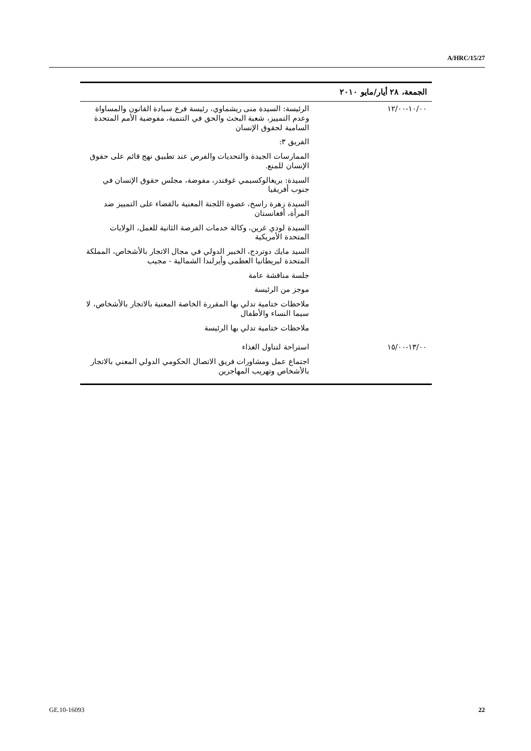A/HRC/15/27
| الجمعة، ٢٨ أيار/مايو ٢٠١٠ | |
| --- | --- |
| ١٠/٠٠-١٢/٠٠ | الرئيسة: السيدة منى ريشماوي، رئيسة فرع سيادة القانون والمساواة وعدم التمييز، شعبة البحث والحق في التنمية، مفوضية الأمم المتحدة السامية لحقوق الإنسان الفريق ٣: الممارسات الجيدة والتحديات والفرص عند تطبيق نهج قائم على حقوق الإنسان للمنع. السيدة: بريغالوكسيمي غوفندر، مفوضة، مجلس حقوق الإنسان في جنوب أفريقيا السيدة زهرة راسخ، عضوة اللجنة المعنية بالقضاء على التمييز ضد المرأة، أفغانستان السيدة لودي غرين، وكالة خدمات الفرصة الثانية للعمل، الولايات المتحدة الأمريكية السيد مايك دوتردج، الخبير الدولي في مجال الاتجار بالأشخاص، المملكة المتحدة لبريطانيا العظمى وأيرلندا الشمالية - مجيب جلسة مناقشة عامة موجز من الرئيسة ملاحظات ختامية تدلي بها المقررة الخاصة المعنية بالاتجار بالأشخاص، لا سيما النساء والأطفال ملاحظات ختامية تدلي بها الرئيسة |
| ١٣/٠٠-١٥/٠٠ | استراحة لتناول الغذاء اجتماع عمل ومشاورات فريق الاتصال الحكومي الدولي المعني بالاتجار بالأشخاص وتهريب المهاجرين |
GE.10-16093 22